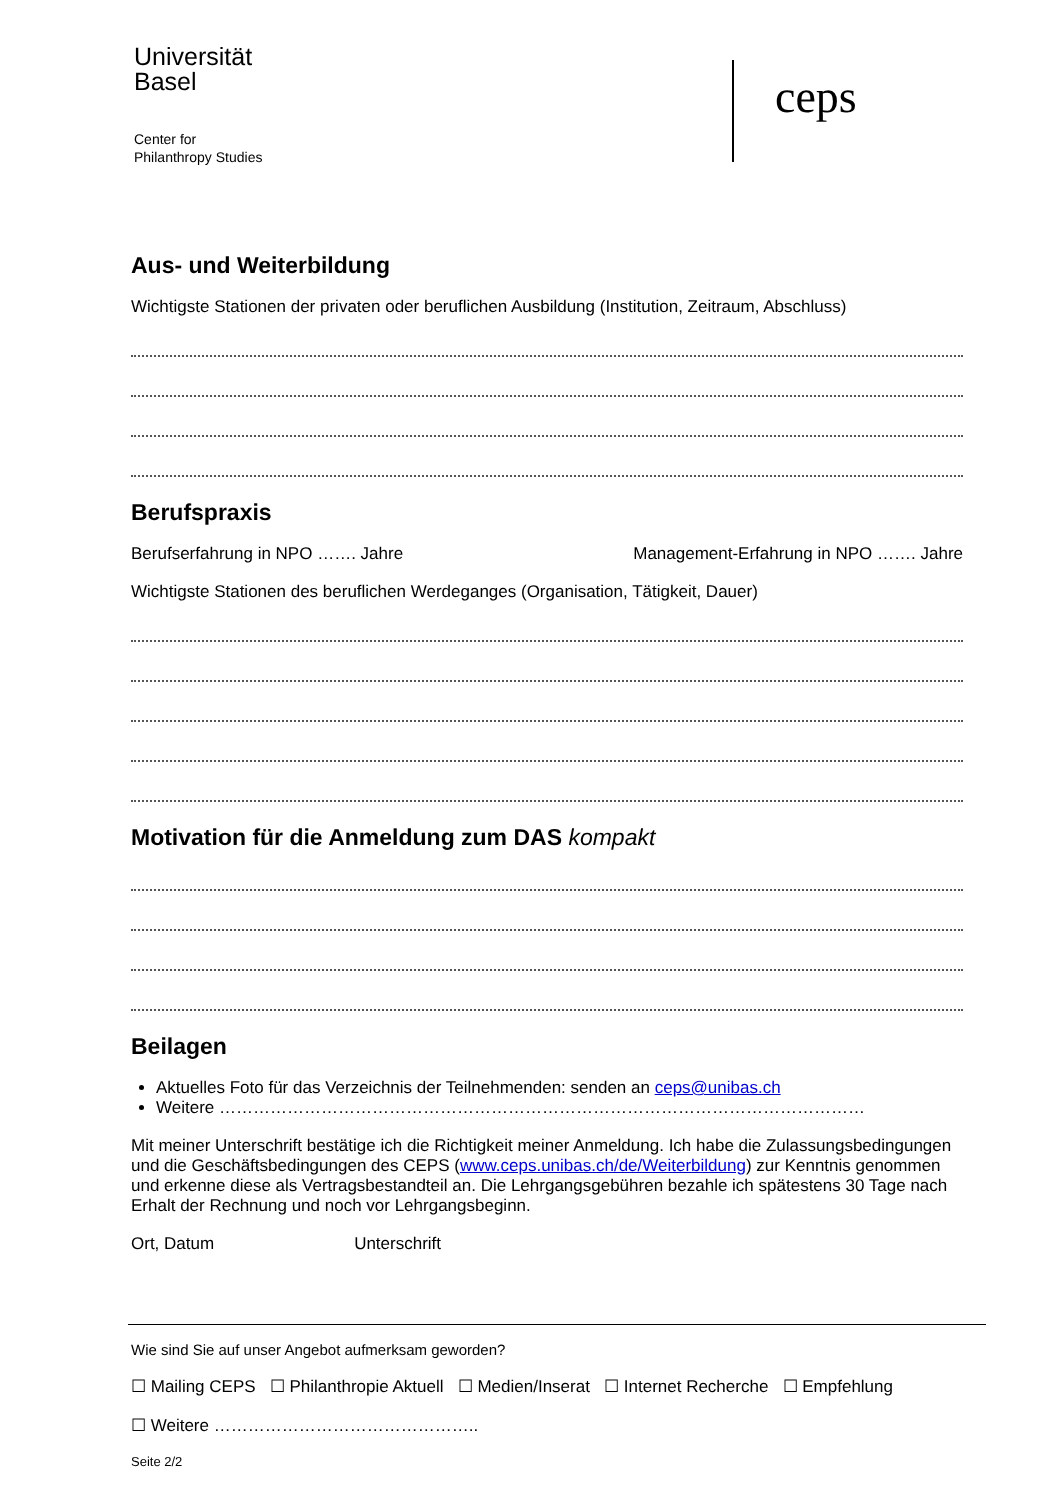Universität
Basel
Center for
Philanthropy Studies
ceps
Aus- und Weiterbildung
Wichtigste Stationen der privaten oder beruflichen Ausbildung (Institution, Zeitraum, Abschluss)
Berufspraxis
Berufserfahrung in NPO ……. Jahre Management-Erfahrung in NPO ……. Jahre
Wichtigste Stationen des beruflichen Werdeganges (Organisation, Tätigkeit, Dauer)
Motivation für die Anmeldung zum DAS kompakt
Beilagen
Aktuelles Foto für das Verzeichnis der Teilnehmenden: senden an ceps@unibas.ch
Weitere ……………………………………………………………………………………………………
Mit meiner Unterschrift bestätige ich die Richtigkeit meiner Anmeldung. Ich habe die Zulassungsbedingungen und die Geschäftsbedingungen des CEPS (www.ceps.unibas.ch/de/Weiterbildung) zur Kenntnis genommen und erkenne diese als Vertragsbestandteil an. Die Lehrgangsgebühren bezahle ich spätestens 30 Tage nach Erhalt der Rechnung und noch vor Lehrgangsbeginn.
Ort, Datum Unterschrift
Wie sind Sie auf unser Angebot aufmerksam geworden?
☐ Mailing CEPS ☐ Philanthropie Aktuell ☐ Medien/Inserat ☐ Internet Recherche ☐ Empfehlung
☐ Weitere ………………………………………..
Seite 2/2